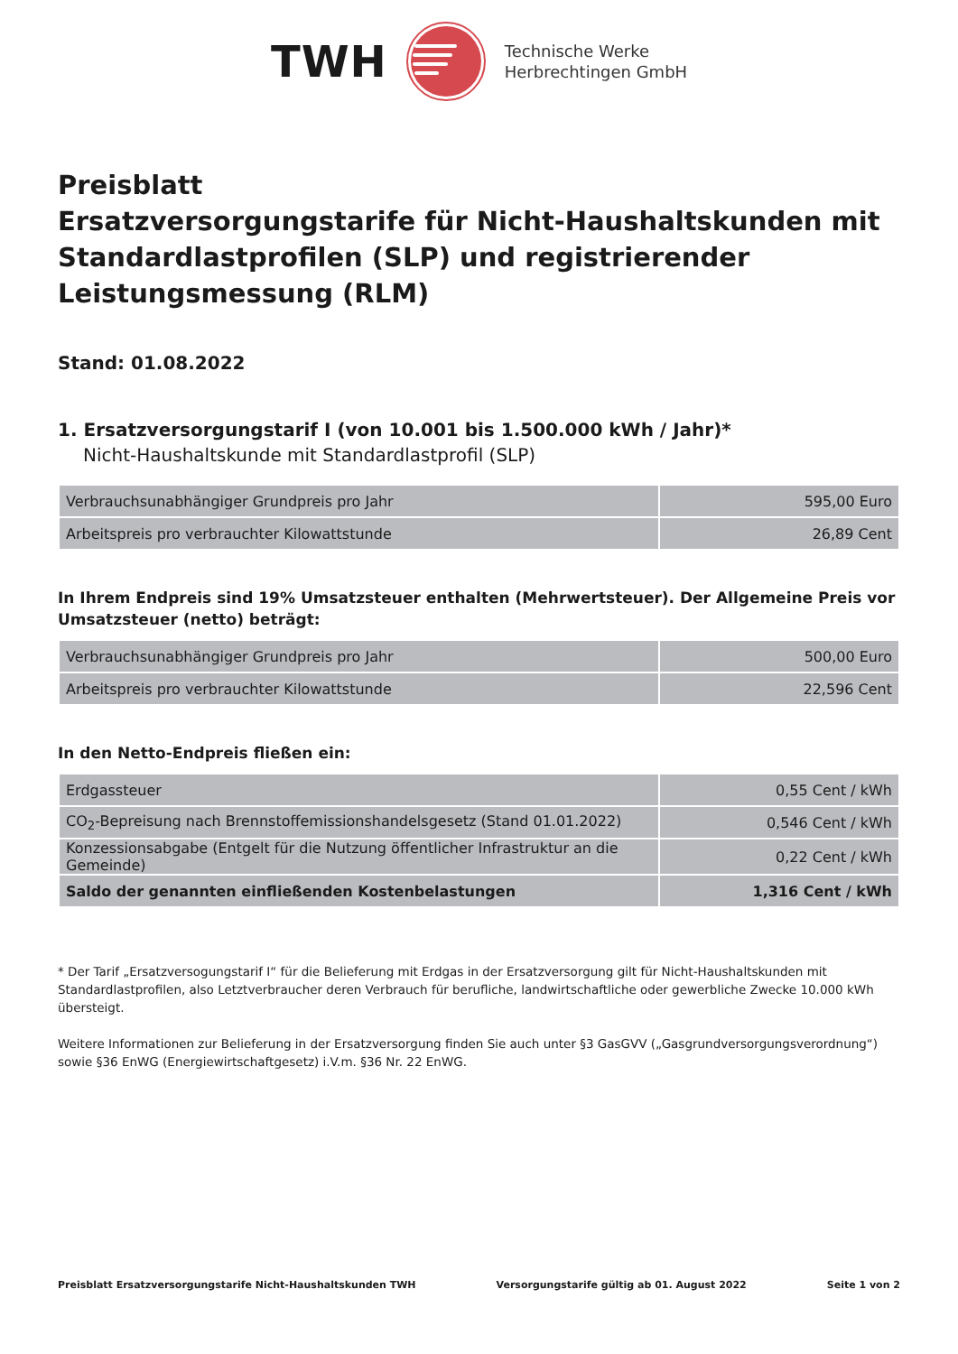TWH
Technische Werke
Herbrechtingen GmbH
Preisblatt
Ersatzversorgungstarife für Nicht-Haushaltskunden mit Standardlastprofilen (SLP) und registrierender Leistungsmessung (RLM)
Stand: 01.08.2022
1. Ersatzversorgungstarif I (von 10.001 bis 1.500.000 kWh / Jahr)*
Nicht-Haushaltskunde mit Standardlastprofil (SLP)
| Verbrauchsunabhängiger Grundpreis pro Jahr | 595,00 Euro |
| Arbeitspreis pro verbrauchter Kilowattstunde | 26,89 Cent |
In Ihrem Endpreis sind 19% Umsatzsteuer enthalten (Mehrwertsteuer). Der Allgemeine Preis vor Umsatzsteuer (netto) beträgt:
| Verbrauchsunabhängiger Grundpreis pro Jahr | 500,00 Euro |
| Arbeitspreis pro verbrauchter Kilowattstunde | 22,596 Cent |
In den Netto-Endpreis fließen ein:
| Erdgassteuer | 0,55 Cent / kWh |
| CO<sub>2</sub>-Bepreisung nach Brennstoffemissionshandelsgesetz (Stand 01.01.2022) | 0,546 Cent / kWh |
| Konzessionsabgabe (Entgelt für die Nutzung öffentlicher Infrastruktur an die Gemeinde) | 0,22 Cent / kWh |
| Saldo der genannten einfließenden Kostenbelastungen | 1,316 Cent / kWh |
* Der Tarif „Ersatzversogungstarif I“ für die Belieferung mit Erdgas in der Ersatzversorgung gilt für Nicht-Haushaltskunden mit Standardlastprofilen, also Letztverbraucher deren Verbrauch für berufliche, landwirtschaftliche oder gewerbliche Zwecke 10.000 kWh übersteigt.
Weitere Informationen zur Belieferung in der Ersatzversorgung finden Sie auch unter §3 GasGVV („Gasgrundversorgungsverordnung“) sowie §36 EnWG (Energiewirtschaftgesetz) i.V.m. §36 Nr. 22 EnWG.
Preisblatt Ersatzversorgungstarife Nicht-Haushaltskunden TWH Versorgungstarife gültig ab 01. August 2022 Seite 1 von 2